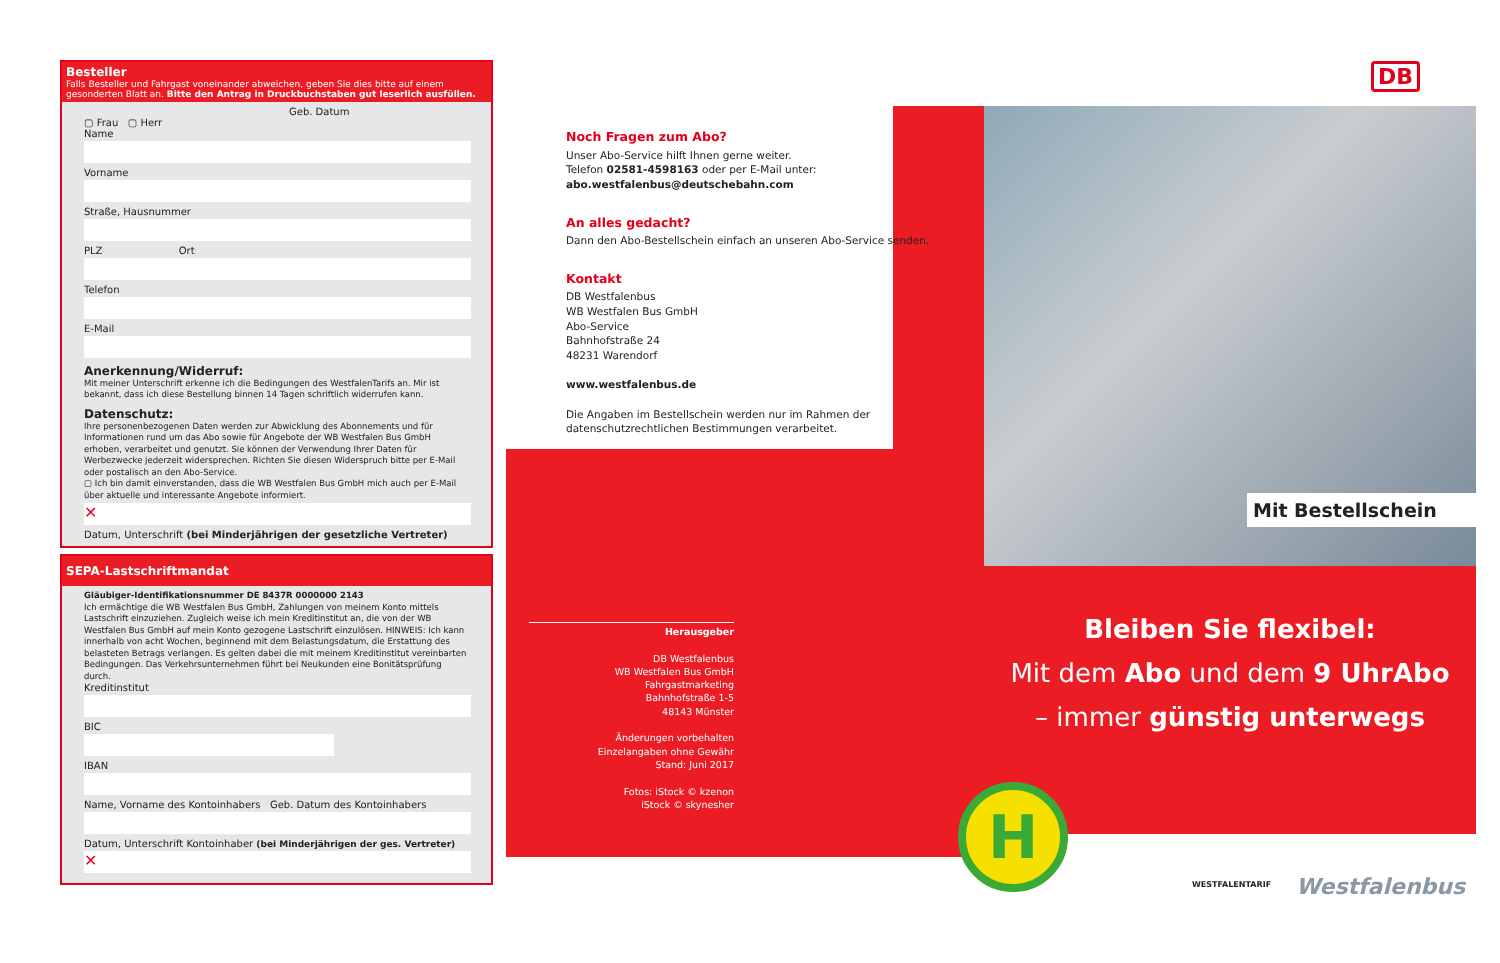Besteller
Falls Besteller und Fahrgast voneinander abweichen, geben Sie dies bitte auf einem gesonderten Blatt an. Bitte den Antrag in Druckbuchstaben gut leserlich ausfüllen.
Geb. Datum
▢ Frau ▢ Herr
Name
Vorname
Straße, Hausnummer
PLZ Ort
Telefon
E-Mail
Anerkennung/Widerruf:
Mit meiner Unterschrift erkenne ich die Bedingungen des WestfalenTarifs an. Mir ist bekannt, dass ich diese Bestellung binnen 14 Tagen schriftlich widerrufen kann.
Datenschutz:
Ihre personenbezogenen Daten werden zur Abwicklung des Abonnements und für Informationen rund um das Abo sowie für Angebote der WB Westfalen Bus GmbH erhoben, verarbeitet und genutzt. Sie können der Verwendung Ihrer Daten für Werbezwecke jederzeit widersprechen. Richten Sie diesen Widerspruch bitte per E-Mail oder postalisch an den Abo-Service.
▢ Ich bin damit einverstanden, dass die WB Westfalen Bus GmbH mich auch per E-Mail über aktuelle und interessante Angebote informiert.
✕
Datum, Unterschrift (bei Minderjährigen der gesetzliche Vertreter)
SEPA-Lastschriftmandat
Gläubiger-Identifikationsnummer DE 8437R 0000000 2143
Ich ermächtige die WB Westfalen Bus GmbH, Zahlungen von meinem Konto mittels Lastschrift einzuziehen. Zugleich weise ich mein Kreditinstitut an, die von der WB Westfalen Bus GmbH auf mein Konto gezogene Lastschrift einzulösen. HINWEIS: Ich kann innerhalb von acht Wochen, beginnend mit dem Belastungsdatum, die Erstattung des belasteten Betrags verlangen. Es gelten dabei die mit meinem Kreditinstitut vereinbarten Bedingungen. Das Verkehrsunternehmen führt bei Neukunden eine Bonitätsprüfung durch.
Kreditinstitut
BIC
IBAN
Name, Vorname des Kontoinhabers Geb. Datum des Kontoinhabers
Datum, Unterschrift Kontoinhaber (bei Minderjährigen der ges. Vertreter)
✕
Noch Fragen zum Abo?
Unser Abo-Service hilft Ihnen gerne weiter.
Telefon 02581-4598163 oder per E-Mail unter:
abo.westfalenbus@deutschebahn.com
An alles gedacht?
Dann den Abo-Bestellschein einfach an unseren Abo-Service senden.
Kontakt
DB Westfalenbus
WB Westfalen Bus GmbH
Abo-Service
Bahnhofstraße 24
48231 Warendorf
www.westfalenbus.de
Die Angaben im Bestellschein werden nur im Rahmen der datenschutzrechtlichen Bestimmungen verarbeitet.
Herausgeber
DB Westfalenbus
WB Westfalen Bus GmbH
Fahrgastmarketing
Bahnhofstraße 1-5
48143 Münster
Änderungen vorbehalten
Einzelangaben ohne Gewähr
Stand: Juni 2017
Fotos: iStock © kzenon
iStock © skynesher
DB
Mit Bestellschein
Bleiben Sie flexibel:
Mit dem Abo und dem 9 UhrAbo
– immer günstig unterwegs
H
WESTFALENTARIF Westfalenbus